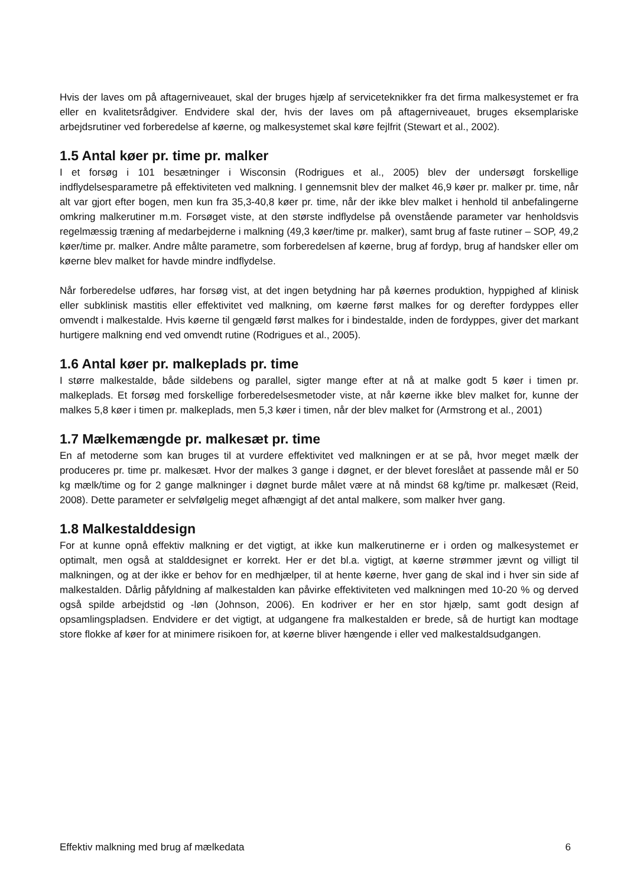Hvis der laves om på aftagerniveauet, skal der bruges hjælp af serviceteknikker fra det firma malkesystemet er fra eller en kvalitetsrådgiver. Endvidere skal der, hvis der laves om på aftagerniveauet, bruges eksemplariske arbejdsrutiner ved forberedelse af køerne, og malkesystemet skal køre fejlfrit (Stewart et al., 2002).
1.5 Antal køer pr. time pr. malker
I et forsøg i 101 besætninger i Wisconsin (Rodrigues et al., 2005) blev der undersøgt forskellige indflydelsesparametre på effektiviteten ved malkning. I gennemsnit blev der malket 46,9 køer pr. malker pr. time, når alt var gjort efter bogen, men kun fra 35,3-40,8 køer pr. time, når der ikke blev malket i henhold til anbefalingerne omkring malkerutiner m.m. Forsøget viste, at den største indflydelse på ovenstående parameter var henholdsvis regelmæssig træning af medarbejderne i malkning (49,3 køer/time pr. malker), samt brug af faste rutiner – SOP, 49,2 køer/time pr. malker. Andre målte parametre, som forberedelsen af køerne, brug af fordyp, brug af handsker eller om køerne blev malket for havde mindre indflydelse.
Når forberedelse udføres, har forsøg vist, at det ingen betydning har på køernes produktion, hyppighed af klinisk eller subklinisk mastitis eller effektivitet ved malkning, om køerne først malkes for og derefter fordyppes eller omvendt i malkestalde. Hvis køerne til gengæld først malkes for i bindestalde, inden de fordyppes, giver det markant hurtigere malkning end ved omvendt rutine (Rodrigues et al., 2005).
1.6 Antal køer pr. malkeplads pr. time
I større malkestalde, både sildebens og parallel, sigter mange efter at nå at malke godt 5 køer i timen pr. malkeplads. Et forsøg med forskellige forberedelsesmetoder viste, at når køerne ikke blev malket for, kunne der malkes 5,8 køer i timen pr. malkeplads, men 5,3 køer i timen, når der blev malket for (Armstrong et al., 2001)
1.7 Mælkemængde pr. malkesæt pr. time
En af metoderne som kan bruges til at vurdere effektivitet ved malkningen er at se på, hvor meget mælk der produceres pr. time pr. malkesæt. Hvor der malkes 3 gange i døgnet, er der blevet foreslået at passende mål er 50 kg mælk/time og for 2 gange malkninger i døgnet burde målet være at nå mindst 68 kg/time pr. malkesæt (Reid, 2008). Dette parameter er selvfølgelig meget afhængigt af det antal malkere, som malker hver gang.
1.8 Malkestalddesign
For at kunne opnå effektiv malkning er det vigtigt, at ikke kun malkerutinerne er i orden og malkesystemet er optimalt, men også at stalddesignet er korrekt. Her er det bl.a. vigtigt, at køerne strømmer jævnt og villigt til malkningen, og at der ikke er behov for en medhjælper, til at hente køerne, hver gang de skal ind i hver sin side af malkestalden. Dårlig påfyldning af malkestalden kan påvirke effektiviteten ved malkningen med 10-20 % og derved også spilde arbejdstid og -løn (Johnson, 2006). En kodriver er her en stor hjælp, samt godt design af opsamlingspladsen. Endvidere er det vigtigt, at udgangene fra malkestalden er brede, så de hurtigt kan modtage store flokke af køer for at minimere risikoen for, at køerne bliver hængende i eller ved malkestaldsudgangen.
Effektiv malkning med brug af mælkedata 6